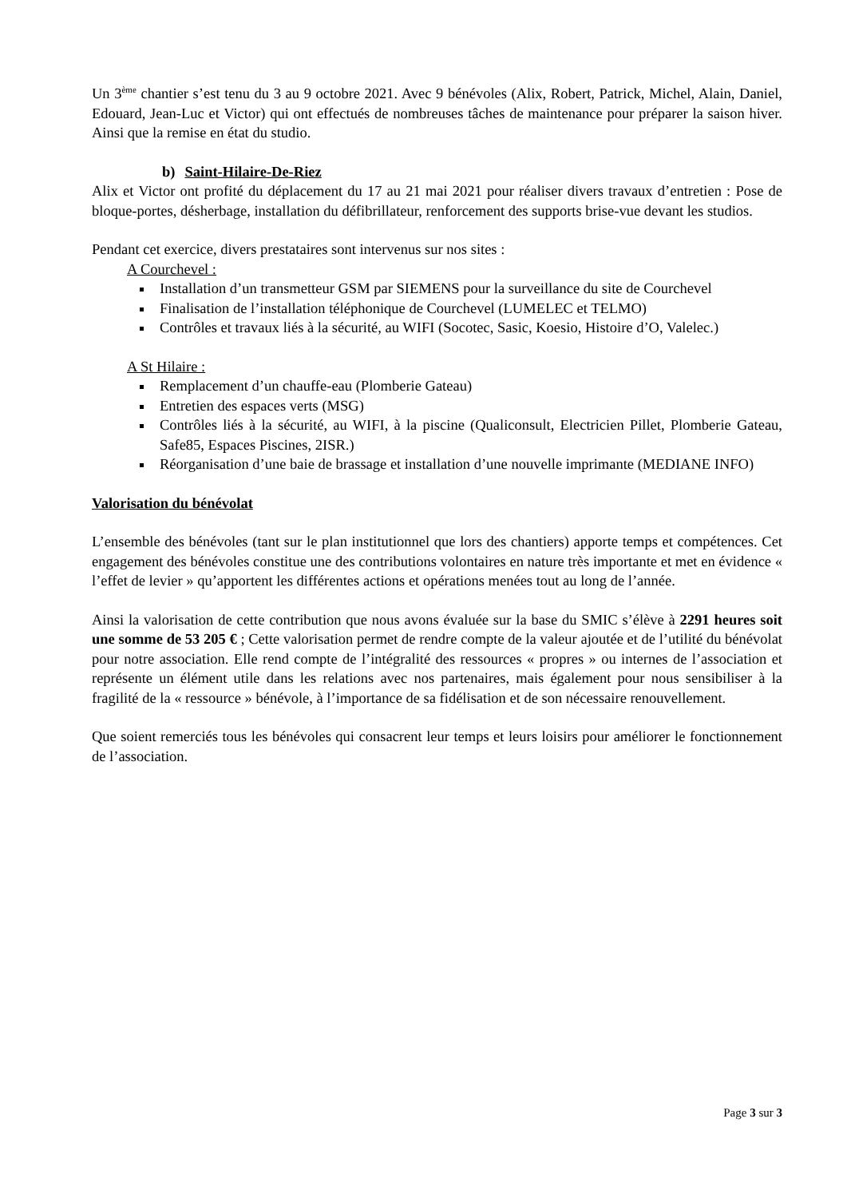Un 3<sup>ème</sup> chantier s’est tenu du 3 au 9 octobre 2021. Avec 9 bénévoles (Alix, Robert, Patrick, Michel, Alain, Daniel, Edouard, Jean-Luc et Victor) qui ont effectués de nombreuses tâches de maintenance pour préparer la saison hiver. Ainsi que la remise en état du studio.
b) Saint-Hilaire-De-Riez
Alix et Victor ont profité du déplacement du 17 au 21 mai 2021 pour réaliser divers travaux d’entretien : Pose de bloque-portes, désherbage, installation du défibrillateur, renforcement des supports brise-vue devant les studios.
Pendant cet exercice, divers prestataires sont intervenus sur nos sites :
A Courchevel :
Installation d’un transmetteur GSM par SIEMENS pour la surveillance du site de Courchevel
Finalisation de l’installation téléphonique de Courchevel (LUMELEC et TELMO)
Contrôles et travaux liés à la sécurité, au WIFI (Socotec, Sasic, Koesio, Histoire d’O, Valelec.)
A St Hilaire :
Remplacement d’un chauffe-eau (Plomberie Gateau)
Entretien des espaces verts (MSG)
Contrôles liés à la sécurité, au WIFI, à la piscine (Qualiconsult, Electricien Pillet, Plomberie Gateau, Safe85, Espaces Piscines, 2ISR.)
Réorganisation d’une baie de brassage et installation d’une nouvelle imprimante (MEDIANE INFO)
Valorisation du bénévolat
L’ensemble des bénévoles (tant sur le plan institutionnel que lors des chantiers) apporte temps et compétences. Cet engagement des bénévoles constitue une des contributions volontaires en nature très importante et met en évidence « l’effet de levier » qu’apportent les différentes actions et opérations menées tout au long de l’année.
Ainsi la valorisation de cette contribution que nous avons évaluée sur la base du SMIC s’élève à 2291 heures soit une somme de 53 205 € ; Cette valorisation permet de rendre compte de la valeur ajoutée et de l’utilité du bénévolat pour notre association. Elle rend compte de l’intégralité des ressources « propres » ou internes de l’association et représente un élément utile dans les relations avec nos partenaires, mais également pour nous sensibiliser à la fragilité de la « ressource » bénévole, à l’importance de sa fidélisation et de son nécessaire renouvellement.
Que soient remerciés tous les bénévoles qui consacrent leur temps et leurs loisirs pour améliorer le fonctionnement de l’association.
Page 3 sur 3